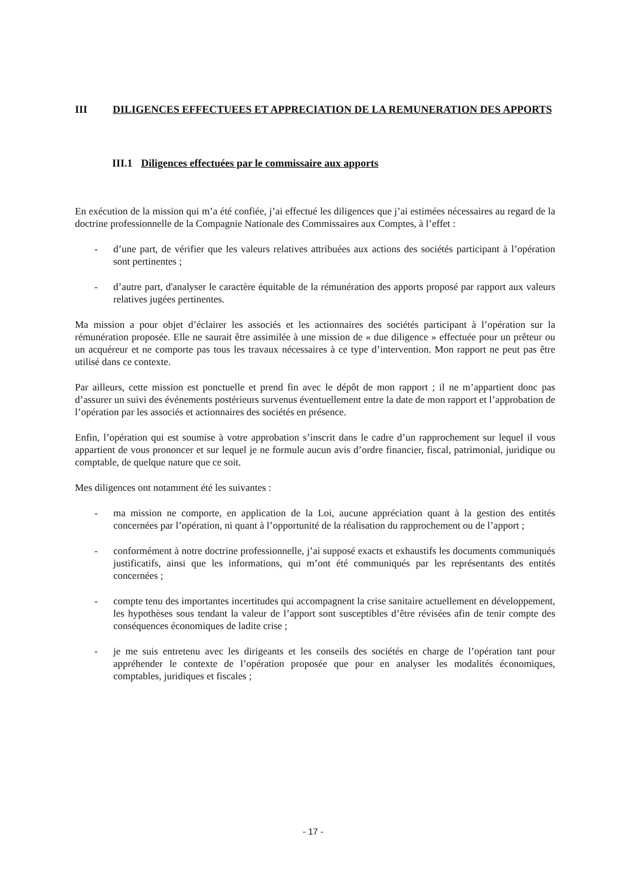III DILIGENCES EFFECTUEES ET APPRECIATION DE LA REMUNERATION DES APPORTS
III.1 Diligences effectuées par le commissaire aux apports
En exécution de la mission qui m’a été confiée, j’ai effectué les diligences que j’ai estimées nécessaires au regard de la doctrine professionnelle de la Compagnie Nationale des Commissaires aux Comptes, à l’effet :
- d’une part, de vérifier que les valeurs relatives attribuées aux actions des sociétés participant à l’opération sont pertinentes ;
- d’autre part, d'analyser le caractère équitable de la rémunération des apports proposé par rapport aux valeurs relatives jugées pertinentes.
Ma mission a pour objet d’éclairer les associés et les actionnaires des sociétés participant à l’opération sur la rémunération proposée. Elle ne saurait être assimilée à une mission de « due diligence » effectuée pour un prêteur ou un acquéreur et ne comporte pas tous les travaux nécessaires à ce type d’intervention. Mon rapport ne peut pas être utilisé dans ce contexte.
Par ailleurs, cette mission est ponctuelle et prend fin avec le dépôt de mon rapport ; il ne m’appartient donc pas d’assurer un suivi des événements postérieurs survenus éventuellement entre la date de mon rapport et l’approbation de l’opération par les associés et actionnaires des sociétés en présence.
Enfin, l’opération qui est soumise à votre approbation s’inscrit dans le cadre d’un rapprochement sur lequel il vous appartient de vous prononcer et sur lequel je ne formule aucun avis d’ordre financier, fiscal, patrimonial, juridique ou comptable, de quelque nature que ce soit.
Mes diligences ont notamment été les suivantes :
- ma mission ne comporte, en application de la Loi, aucune appréciation quant à la gestion des entités concernées par l’opération, ni quant à l’opportunité de la réalisation du rapprochement ou de l’apport ;
- conformément à notre doctrine professionnelle, j’ai supposé exacts et exhaustifs les documents communiqués justificatifs, ainsi que les informations, qui m’ont été communiqués par les représentants des entités concernées ;
- compte tenu des importantes incertitudes qui accompagnent la crise sanitaire actuellement en développement, les hypothèses sous tendant la valeur de l’apport sont susceptibles d’être révisées afin de tenir compte des conséquences économiques de ladite crise ;
- je me suis entretenu avec les dirigeants et les conseils des sociétés en charge de l’opération tant pour appréhender le contexte de l’opération proposée que pour en analyser les modalités économiques, comptables, juridiques et fiscales ;
- 17 -